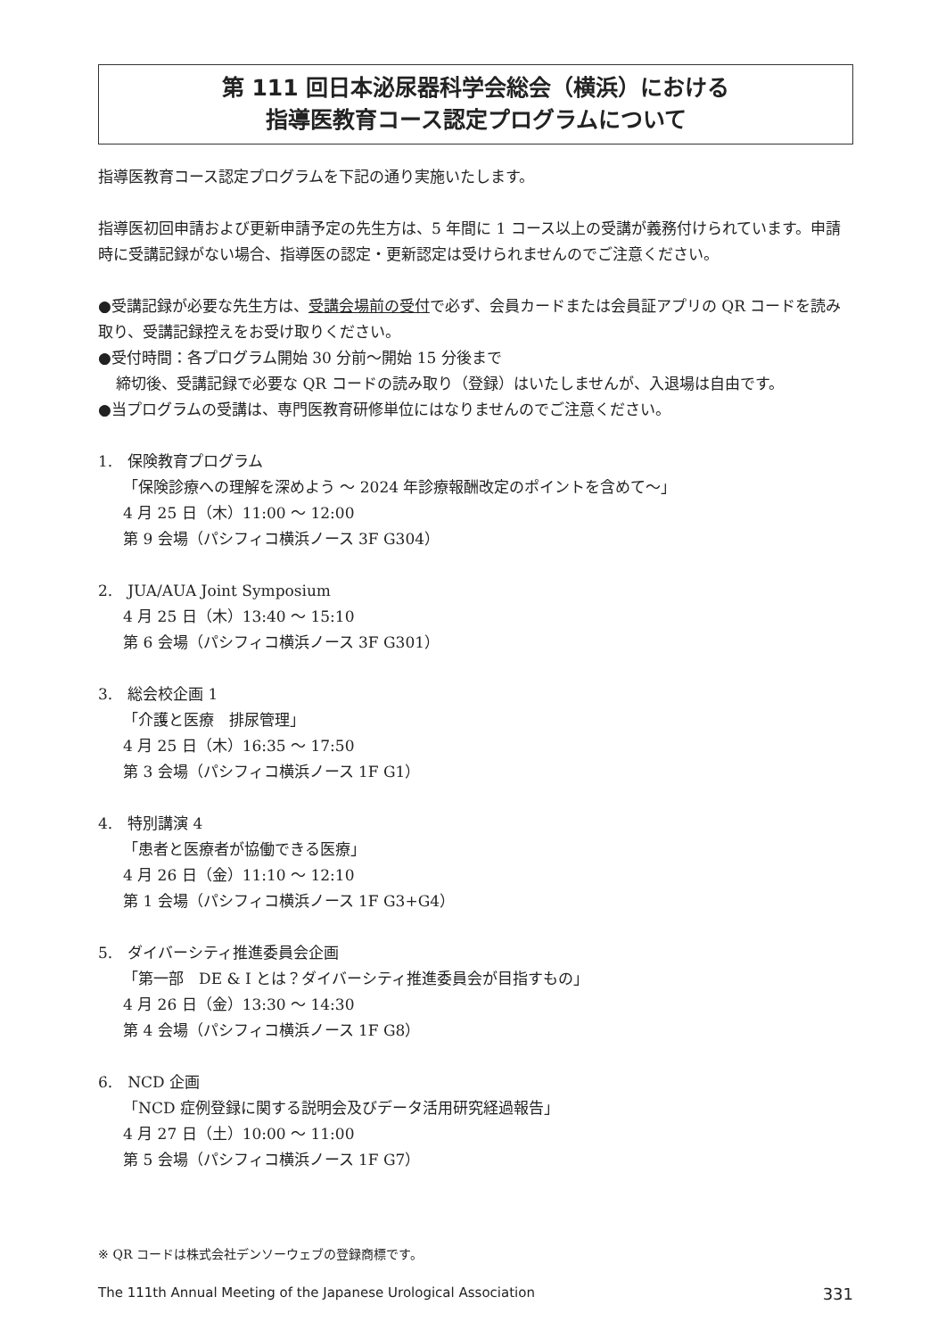第 111 回日本泌尿器科学会総会（横浜）における
指導医教育コース認定プログラムについて
指導医教育コース認定プログラムを下記の通り実施いたします。
指導医初回申請および更新申請予定の先生方は、5 年間に 1 コース以上の受講が義務付けられています。申請時に受講記録がない場合、指導医の認定・更新認定は受けられませんのでご注意ください。
●受講記録が必要な先生方は、受講会場前の受付で必ず、会員カードまたは会員証アプリの QR コードを読み取り、受講記録控えをお受け取りください。
●受付時間：各プログラム開始 30 分前～開始 15 分後まで
締切後、受講記録で必要な QR コードの読み取り（登録）はいたしませんが、入退場は自由です。
●当プログラムの受講は、専門医教育研修単位にはなりませんのでご注意ください。
1.　保険教育プログラム
「保険診療への理解を深めよう ～ 2024 年診療報酬改定のポイントを含めて～」
4 月 25 日（木）11:00 ～ 12:00
第 9 会場（パシフィコ横浜ノース 3F G304）
2.　JUA/AUA Joint Symposium
4 月 25 日（木）13:40 ～ 15:10
第 6 会場（パシフィコ横浜ノース 3F G301）
3.　総会校企画 1
「介護と医療　排尿管理」
4 月 25 日（木）16:35 ～ 17:50
第 3 会場（パシフィコ横浜ノース 1F G1）
4.　特別講演 4
「患者と医療者が協働できる医療」
4 月 26 日（金）11:10 ～ 12:10
第 1 会場（パシフィコ横浜ノース 1F G3+G4）
5.　ダイバーシティ推進委員会企画
「第一部　DE & I とは？ダイバーシティ推進委員会が目指すもの」
4 月 26 日（金）13:30 ～ 14:30
第 4 会場（パシフィコ横浜ノース 1F G8）
6.　NCD 企画
「NCD 症例登録に関する説明会及びデータ活用研究経過報告」
4 月 27 日（土）10:00 ～ 11:00
第 5 会場（パシフィコ横浜ノース 1F G7）
※ QR コードは株式会社デンソーウェブの登録商標です。
The 111th Annual Meeting of the Japanese Urological Association 331